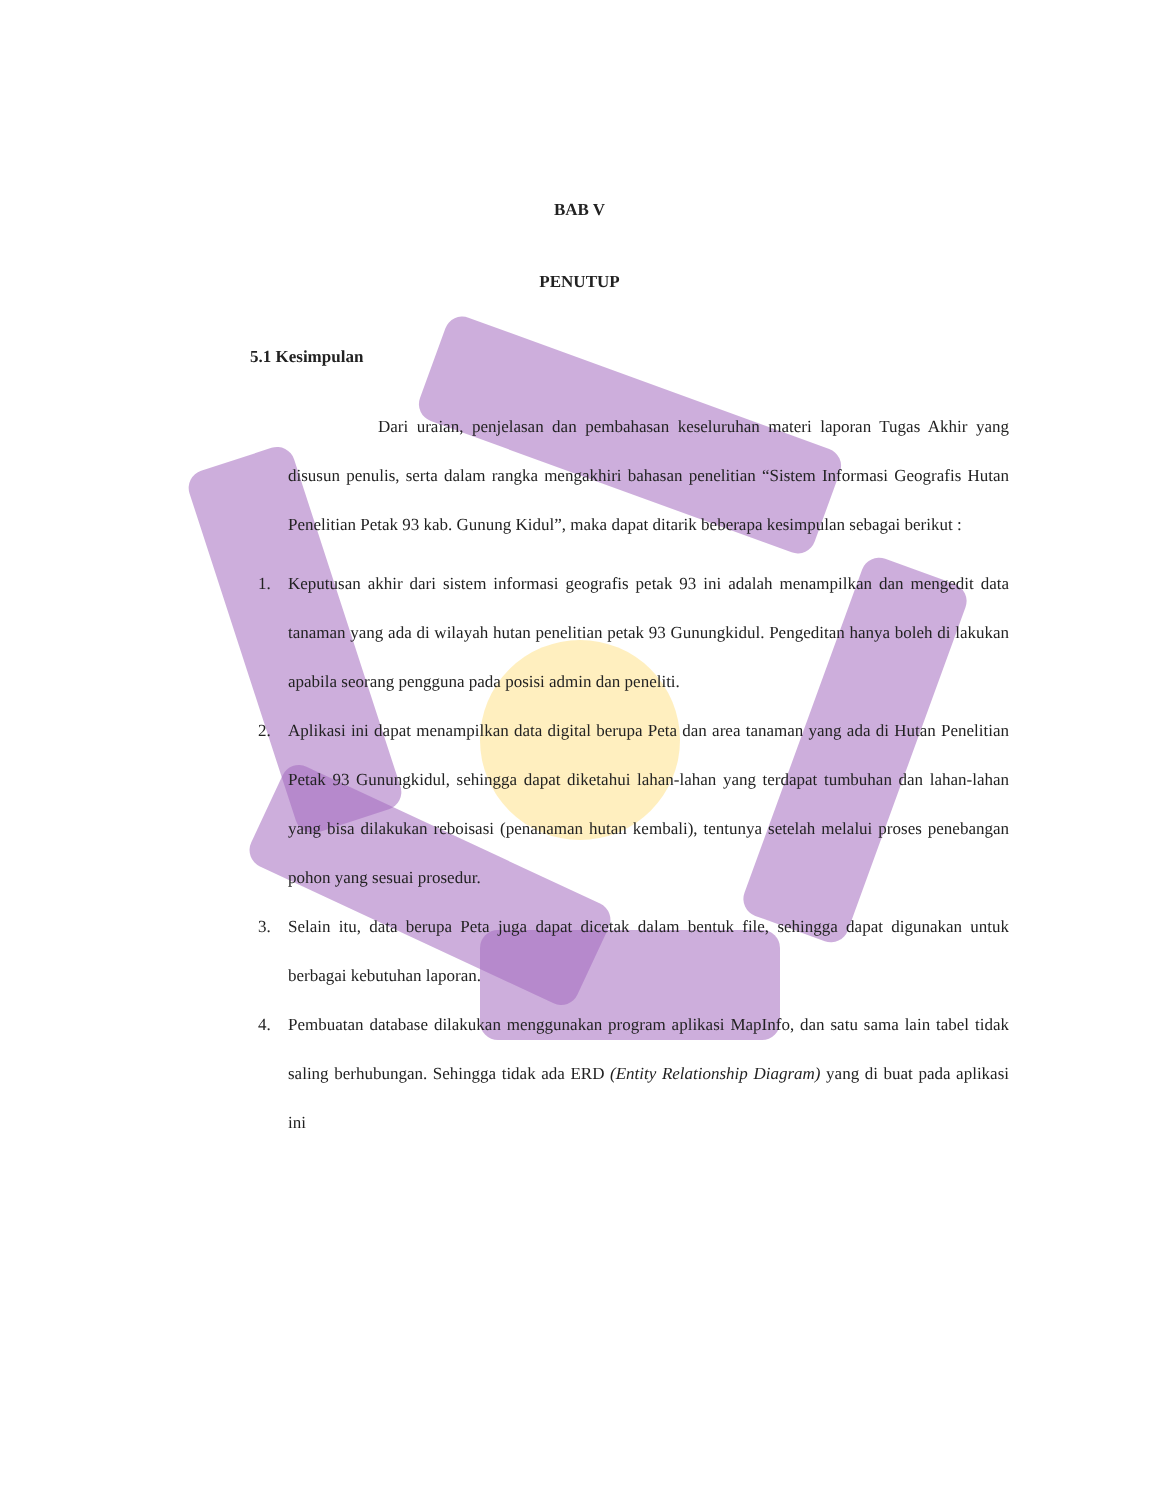BAB V
PENUTUP
5.1 Kesimpulan
Dari uraian, penjelasan dan pembahasan keseluruhan materi laporan Tugas Akhir yang disusun penulis, serta dalam rangka mengakhiri bahasan penelitian “Sistem Informasi Geografis Hutan Penelitian Petak 93 kab. Gunung Kidul”, maka dapat ditarik beberapa kesimpulan sebagai berikut :
1. Keputusan akhir dari sistem informasi geografis petak 93 ini adalah menampilkan dan mengedit data tanaman yang ada di wilayah hutan penelitian petak 93 Gunungkidul. Pengeditan hanya boleh di lakukan apabila seorang pengguna pada posisi admin dan peneliti.
2. Aplikasi ini dapat menampilkan data digital berupa Peta dan area tanaman yang ada di Hutan Penelitian Petak 93 Gunungkidul, sehingga dapat diketahui lahan-lahan yang terdapat tumbuhan dan lahan-lahan yang bisa dilakukan reboisasi (penanaman hutan kembali), tentunya setelah melalui proses penebangan pohon yang sesuai prosedur.
3. Selain itu, data berupa Peta juga dapat dicetak dalam bentuk file, sehingga dapat digunakan untuk berbagai kebutuhan laporan.
4. Pembuatan database dilakukan menggunakan program aplikasi MapInfo, dan satu sama lain tabel tidak saling berhubungan. Sehingga tidak ada ERD (Entity Relationship Diagram) yang di buat pada aplikasi ini